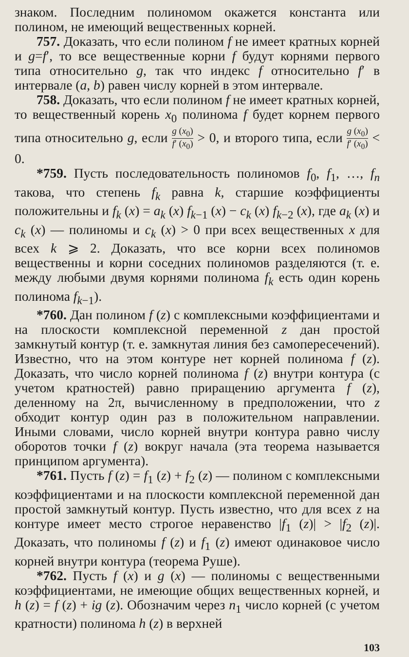знаком. Последним полиномом окажется константа или полином, не имеющий вещественных корней.
757. Доказать, что если полином f не имеет кратных корней и g=f′, то все вещественные корни f будут корнями первого типа относительно g, так что индекс f относительно f′ в интервале (a, b) равен числу корней в этом интервале.
758. Доказать, что если полином f не имеет кратных корней, то вещественный корень x<sub>0</sub> полинома f будет корнем первого типа относительно g, если g (x<sub>0</sub>) f′ (x<sub>0</sub>) > 0, и второго типа, если g (x<sub>0</sub>) f′ (x<sub>0</sub>) < 0.
*759. Пусть последовательность полиномов f<sub>0</sub>, f<sub>1</sub>, …, f<sub>n</sub> такова, что степень f<sub>k</sub> равна k, старшие коэффициенты положительны и f<sub>k</sub> (x) = a<sub>k</sub> (x) f<sub>k−1</sub> (x) − c<sub>k</sub> (x) f<sub>k−2</sub> (x), где a<sub>k</sub> (x) и c<sub>k</sub> (x) — полиномы и c<sub>k</sub> (x) > 0 при всех вещественных x для всех k ⩾ 2. Доказать, что все корни всех полиномов вещественны и корни соседних полиномов разделяются (т. е. между любыми двумя корнями полинома f<sub>k</sub> есть один корень полинома f<sub>k−1</sub>).
*760. Дан полином f (z) с комплексными коэффициентами и на плоскости комплексной переменной z дан простой замкнутый контур (т. е. замкнутая линия без самопересечений). Известно, что на этом контуре нет корней полинома f (z). Доказать, что число корней полинома f (z) внутри контура (с учетом кратностей) равно приращению аргумента f (z), деленному на 2π, вычисленному в предположении, что z обходит контур один раз в положительном направлении. Иными словами, число корней внутри контура равно числу оборотов точки f (z) вокруг начала (эта теорема называется принципом аргумента).
*761. Пусть f (z) = f<sub>1</sub> (z) + f<sub>2</sub> (z) — полином с комплексными коэффициентами и на плоскости комплексной переменной дан простой замкнутый контур. Пусть известно, что для всех z на контуре имеет место строгое неравенство |f<sub>1</sub> (z)| > |f<sub>2</sub> (z)|. Доказать, что полиномы f (z) и f<sub>1</sub> (z) имеют одинаковое число корней внутри контура (теорема Руше).
*762. Пусть f (x) и g (x) — полиномы с вещественными коэффициентами, не имеющие общих вещественных корней, и h (z) = f (z) + ig (z). Обозначим через n<sub>1</sub> число корней (с учетом кратности) полинома h (z) в верхней
103